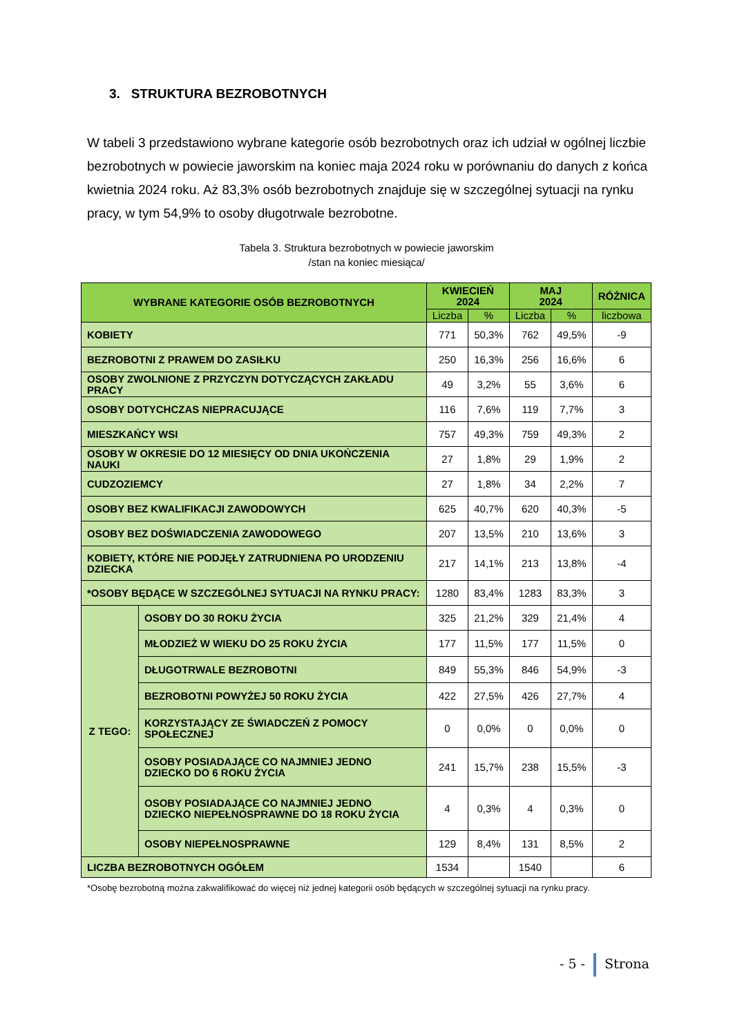3. STRUKTURA BEZROBOTNYCH
W tabeli 3 przedstawiono wybrane kategorie osób bezrobotnych oraz ich udział w ogólnej liczbie bezrobotnych w powiecie jaworskim na koniec maja 2024 roku w porównaniu do danych z końca kwietnia 2024 roku. Aż 83,3% osób bezrobotnych znajduje się w szczególnej sytuacji na rynku pracy, w tym 54,9% to osoby długotrwale bezrobotne.
Tabela 3. Struktura bezrobotnych w powiecie jaworskim
/stan na koniec miesiąca/
| WYBRANE KATEGORIE OSÓB BEZROBOTNYCH | | KWIECIEŃ 2024 | | MAJ 2024 | | RÓŻNICA |
| --- | --- | --- | --- | --- | --- | --- |
| | | Liczba | % | Liczba | % | liczbowa |
| KOBIETY | | 771 | 50,3% | 762 | 49,5% | -9 |
| BEZROBOTNI Z PRAWEM DO ZASIŁKU | | 250 | 16,3% | 256 | 16,6% | 6 |
| OSOBY ZWOLNIONE Z PRZYCZYN DOTYCZĄCYCH ZAKŁADU PRACY | | 49 | 3,2% | 55 | 3,6% | 6 |
| OSOBY DOTYCHCZAS NIEPRACUJĄCE | | 116 | 7,6% | 119 | 7,7% | 3 |
| MIESZKAŃCY WSI | | 757 | 49,3% | 759 | 49,3% | 2 |
| OSOBY W OKRESIE DO 12 MIESIĘCY OD DNIA UKOŃCZENIA NAUKI | | 27 | 1,8% | 29 | 1,9% | 2 |
| CUDZOZIEMCY | | 27 | 1,8% | 34 | 2,2% | 7 |
| OSOBY BEZ KWALIFIKACJI ZAWODOWYCH | | 625 | 40,7% | 620 | 40,3% | -5 |
| OSOBY BEZ DOŚWIADCZENIA ZAWODOWEGO | | 207 | 13,5% | 210 | 13,6% | 3 |
| KOBIETY, KTÓRE NIE PODJĘŁY ZATRUDNIENA PO URODZENIU DZIECKA | | 217 | 14,1% | 213 | 13,8% | -4 |
| *OSOBY BĘDĄCE W SZCZEGÓLNEJ SYTUACJI NA RYNKU PRACY: | | 1280 | 83,4% | 1283 | 83,3% | 3 |
| Z TEGO: | OSOBY DO 30 ROKU ŻYCIA | 325 | 21,2% | 329 | 21,4% | 4 |
| | MŁODZIEŻ W WIEKU DO 25 ROKU ŻYCIA | 177 | 11,5% | 177 | 11,5% | 0 |
| | DŁUGOTRWALE BEZROBOTNI | 849 | 55,3% | 846 | 54,9% | -3 |
| | BEZROBOTNI POWYŻEJ 50 ROKU ŻYCIA | 422 | 27,5% | 426 | 27,7% | 4 |
| | KORZYSTAJĄCY ZE ŚWIADCZEŃ Z POMOCY SPOŁECZNEJ | 0 | 0,0% | 0 | 0,0% | 0 |
| | OSOBY POSIADAJĄCE CO NAJMNIEJ JEDNO DZIECKO DO 6 ROKU ŻYCIA | 241 | 15,7% | 238 | 15,5% | -3 |
| | OSOBY POSIADAJĄCE CO NAJMNIEJ JEDNO DZIECKO NIEPEŁNOSPRAWNE DO 18 ROKU ŻYCIA | 4 | 0,3% | 4 | 0,3% | 0 |
| | OSOBY NIEPEŁNOSPRAWNE | 129 | 8,4% | 131 | 8,5% | 2 |
| LICZBA BEZROBOTNYCH OGÓŁEM | | 1534 | | 1540 | | 6 |
*Osobę bezrobotną można zakwalifikować do więcej niż jednej kategorii osób będących w szczególnej sytuacji na rynku pracy.
- 5 - Strona